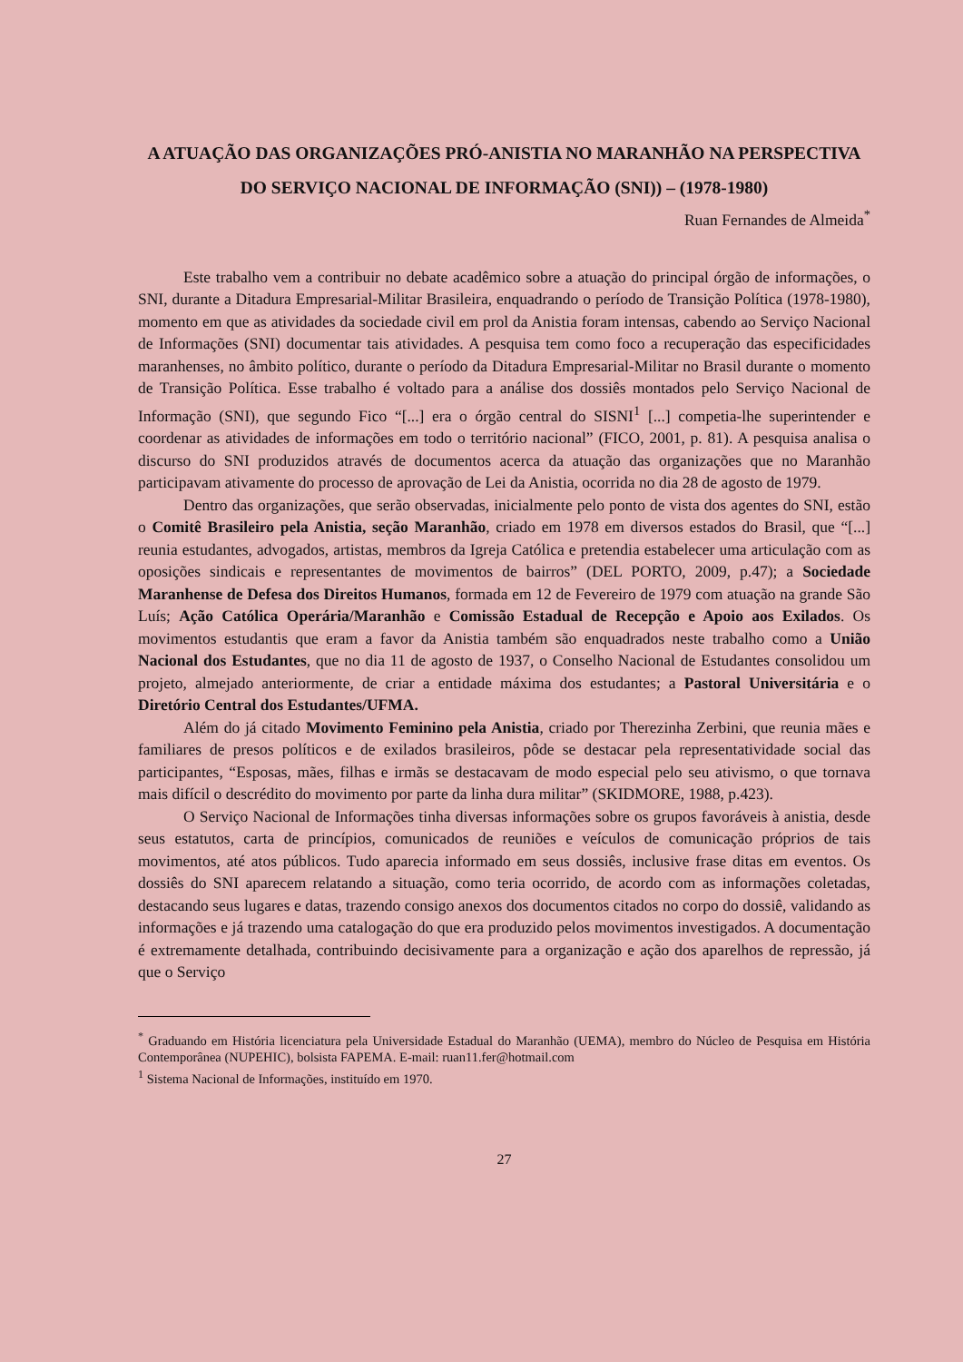A ATUAÇÃO DAS ORGANIZAÇÕES PRÓ-ANISTIA NO MARANHÃO NA PERSPECTIVA DO SERVIÇO NACIONAL DE INFORMAÇÃO (SNI)) – (1978-1980)
Ruan Fernandes de Almeida<sup>*</sup>
Este trabalho vem a contribuir no debate acadêmico sobre a atuação do principal órgão de informações, o SNI, durante a Ditadura Empresarial-Militar Brasileira, enquadrando o período de Transição Política (1978-1980), momento em que as atividades da sociedade civil em prol da Anistia foram intensas, cabendo ao Serviço Nacional de Informações (SNI) documentar tais atividades. A pesquisa tem como foco a recuperação das especificidades maranhenses, no âmbito político, durante o período da Ditadura Empresarial-Militar no Brasil durante o momento de Transição Política. Esse trabalho é voltado para a análise dos dossiês montados pelo Serviço Nacional de Informação (SNI), que segundo Fico “[...] era o órgão central do SISNI<sup>1</sup> [...] competia-lhe superintender e coordenar as atividades de informações em todo o território nacional” (FICO, 2001, p. 81). A pesquisa analisa o discurso do SNI produzidos através de documentos acerca da atuação das organizações que no Maranhão participavam ativamente do processo de aprovação de Lei da Anistia, ocorrida no dia 28 de agosto de 1979.
Dentro das organizações, que serão observadas, inicialmente pelo ponto de vista dos agentes do SNI, estão o Comitê Brasileiro pela Anistia, seção Maranhão, criado em 1978 em diversos estados do Brasil, que “[...] reunia estudantes, advogados, artistas, membros da Igreja Católica e pretendia estabelecer uma articulação com as oposições sindicais e representantes de movimentos de bairros” (DEL PORTO, 2009, p.47); a Sociedade Maranhense de Defesa dos Direitos Humanos, formada em 12 de Fevereiro de 1979 com atuação na grande São Luís; Ação Católica Operária/Maranhão e Comissão Estadual de Recepção e Apoio aos Exilados. Os movimentos estudantis que eram a favor da Anistia também são enquadrados neste trabalho como a União Nacional dos Estudantes, que no dia 11 de agosto de 1937, o Conselho Nacional de Estudantes consolidou um projeto, almejado anteriormente, de criar a entidade máxima dos estudantes; a Pastoral Universitária e o Diretório Central dos Estudantes/UFMA.
Além do já citado Movimento Feminino pela Anistia, criado por Therezinha Zerbini, que reunia mães e familiares de presos políticos e de exilados brasileiros, pôde se destacar pela representatividade social das participantes, “Esposas, mães, filhas e irmãs se destacavam de modo especial pelo seu ativismo, o que tornava mais difícil o descrédito do movimento por parte da linha dura militar” (SKIDMORE, 1988, p.423).
O Serviço Nacional de Informações tinha diversas informações sobre os grupos favoráveis à anistia, desde seus estatutos, carta de princípios, comunicados de reuniões e veículos de comunicação próprios de tais movimentos, até atos públicos. Tudo aparecia informado em seus dossiês, inclusive frase ditas em eventos. Os dossiês do SNI aparecem relatando a situação, como teria ocorrido, de acordo com as informações coletadas, destacando seus lugares e datas, trazendo consigo anexos dos documentos citados no corpo do dossiê, validando as informações e já trazendo uma catalogação do que era produzido pelos movimentos investigados. A documentação é extremamente detalhada, contribuindo decisivamente para a organização e ação dos aparelhos de repressão, já que o Serviço
<sup>*</sup> Graduando em História licenciatura pela Universidade Estadual do Maranhão (UEMA), membro do Núcleo de Pesquisa em História Contemporânea (NUPEHIC), bolsista FAPEMA. E-mail: ruan11.fer@hotmail.com
<sup>1</sup> Sistema Nacional de Informações, instituído em 1970.
27